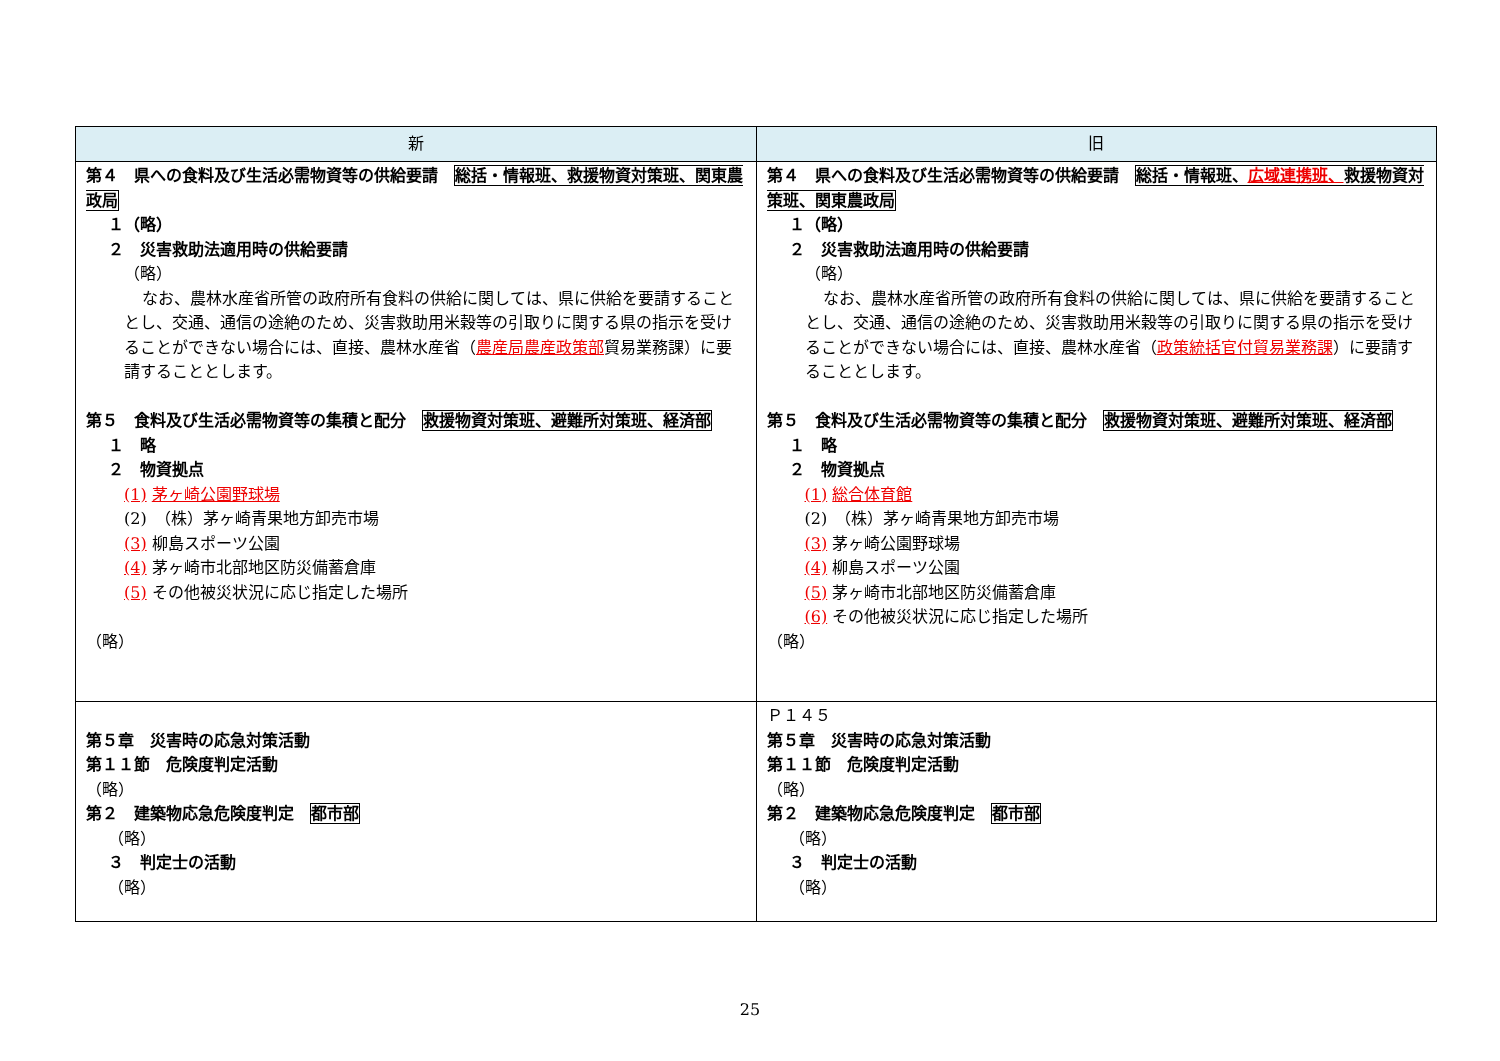| 新 | 旧 |
| --- | --- |
| 第４ 県への食料及び生活必需物資等の供給要請 総括・情報班、救援物資対策班、関東農政局 １（略） ２ 災害救助法適用時の供給要請 （略） なお、農林水産省所管の政府所有食料の供給に関しては、県に供給を要請することとし、交通、通信の途絶のため、災害救助用米穀等の引取りに関する県の指示を受けることができない場合には、直接、農林水産省（ 農産局農産政策部 貿易業務課）に要請することとします。 第５ 食料及び生活必需物資等の集積と配分 救援物資対策班、避難所対策班、経済部 １ 略 ２ 物資拠点 (1) 茅ヶ崎公園野球場 (2) （株）茅ヶ崎青果地方卸売市場 (3) 柳島スポーツ公園 (4) 茅ヶ崎市北部地区防災備蓄倉庫 (5) その他被災状況に応じ指定した場所 （略） | 第４ 県への食料及び生活必需物資等の供給要請 総括・情報班、 広域連携班、 救援物資対策班、関東農政局 １（略） ２ 災害救助法適用時の供給要請 （略） なお、農林水産省所管の政府所有食料の供給に関しては、県に供給を要請することとし、交通、通信の途絶のため、災害救助用米穀等の引取りに関する県の指示を受けることができない場合には、直接、農林水産省（ 政策統括官付貿易業務課 ）に要請することとします。 第５ 食料及び生活必需物資等の集積と配分 救援物資対策班、避難所対策班、経済部 １ 略 ２ 物資拠点 (1) 総合体育館 (2) （株）茅ヶ崎青果地方卸売市場 (3) 茅ヶ崎公園野球場 (4) 柳島スポーツ公園 (5) 茅ヶ崎市北部地区防災備蓄倉庫 (6) その他被災状況に応じ指定した場所 （略） |
| 第５章 災害時の応急対策活動 第１１節 危険度判定活動 （略） 第２ 建築物応急危険度判定 都市部 （略） ３ 判定士の活動 （略） | Ｐ１４５ 第５章 災害時の応急対策活動 第１１節 危険度判定活動 （略） 第２ 建築物応急危険度判定 都市部 （略） ３ 判定士の活動 （略） |
25